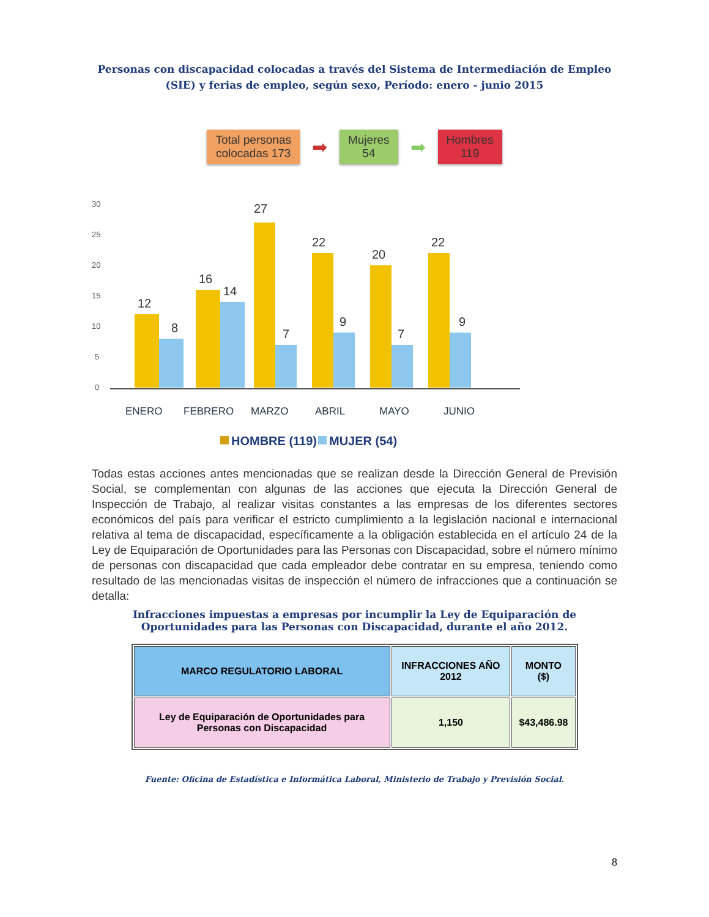Personas con discapacidad colocadas a través del Sistema de Intermediación de Empleo (SIE) y ferias de empleo, según sexo, Período: enero - junio 2015
Total personas
colocadas 173
➡
Mujeres
54
➡
Hombres
119
30
25
20
15
10
5
0
12
8
16
14
27
7
22
9
20
7
22
9
ENERO
FEBRERO
MARZO
ABRIL
MAYO
JUNIO
HOMBRE (119)
MUJER (54)
Todas estas acciones antes mencionadas que se realizan desde la Dirección General de Previsión Social, se complementan con algunas de las acciones que ejecuta la Dirección General de Inspección de Trabajo, al realizar visitas constantes a las empresas de los diferentes sectores económicos del país para verificar el estricto cumplimiento a la legislación nacional e internacional relativa al tema de discapacidad, específicamente a la obligación establecida en el artículo 24 de la Ley de Equiparación de Oportunidades para las Personas con Discapacidad, sobre el número mínimo de personas con discapacidad que cada empleador debe contratar en su empresa, teniendo como resultado de las mencionadas visitas de inspección el número de infracciones que a continuación se detalla:
Infracciones impuestas a empresas por incumplir la Ley de Equiparación de Oportunidades para las Personas con Discapacidad, durante el año 2012.
| MARCO REGULATORIO LABORAL | INFRACCIONES AÑO 2012 | MONTO ($) |
| --- | --- | --- |
| Ley de Equiparación de Oportunidades para Personas con Discapacidad | 1,150 | $43,486.98 |
Fuente: Oficina de Estadística e Informática Laboral, Ministerio de Trabajo y Previsión Social.
8